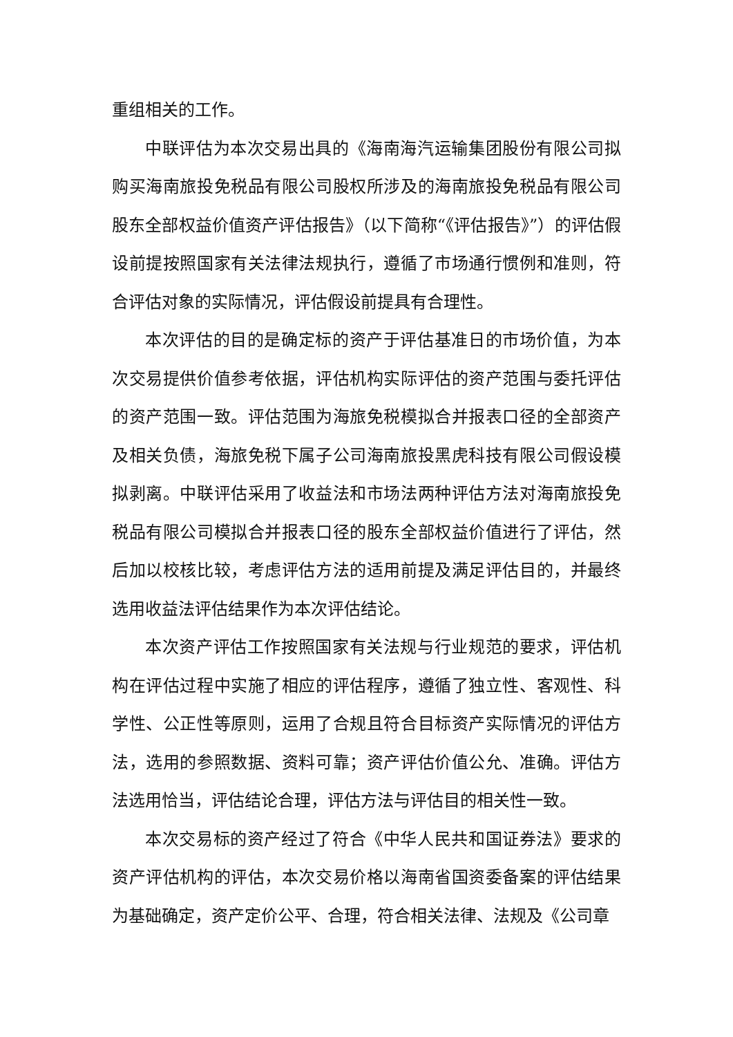重组相关的工作。
中联评估为本次交易出具的《海南海汽运输集团股份有限公司拟购买海南旅投免税品有限公司股权所涉及的海南旅投免税品有限公司股东全部权益价值资产评估报告》（以下简称“《评估报告》”）的评估假设前提按照国家有关法律法规执行，遵循了市场通行惯例和准则，符合评估对象的实际情况，评估假设前提具有合理性。
本次评估的目的是确定标的资产于评估基准日的市场价值，为本次交易提供价值参考依据，评估机构实际评估的资产范围与委托评估的资产范围一致。评估范围为海旅免税模拟合并报表口径的全部资产及相关负债，海旅免税下属子公司海南旅投黑虎科技有限公司假设模拟剥离。中联评估采用了收益法和市场法两种评估方法对海南旅投免税品有限公司模拟合并报表口径的股东全部权益价值进行了评估，然后加以校核比较，考虑评估方法的适用前提及满足评估目的，并最终选用收益法评估结果作为本次评估结论。
本次资产评估工作按照国家有关法规与行业规范的要求，评估机构在评估过程中实施了相应的评估程序，遵循了独立性、客观性、科学性、公正性等原则，运用了合规且符合目标资产实际情况的评估方法，选用的参照数据、资料可靠；资产评估价值公允、准确。评估方法选用恰当，评估结论合理，评估方法与评估目的相关性一致。
本次交易标的资产经过了符合《中华人民共和国证券法》要求的资产评估机构的评估，本次交易价格以海南省国资委备案的评估结果为基础确定，资产定价公平、合理，符合相关法律、法规及《公司章